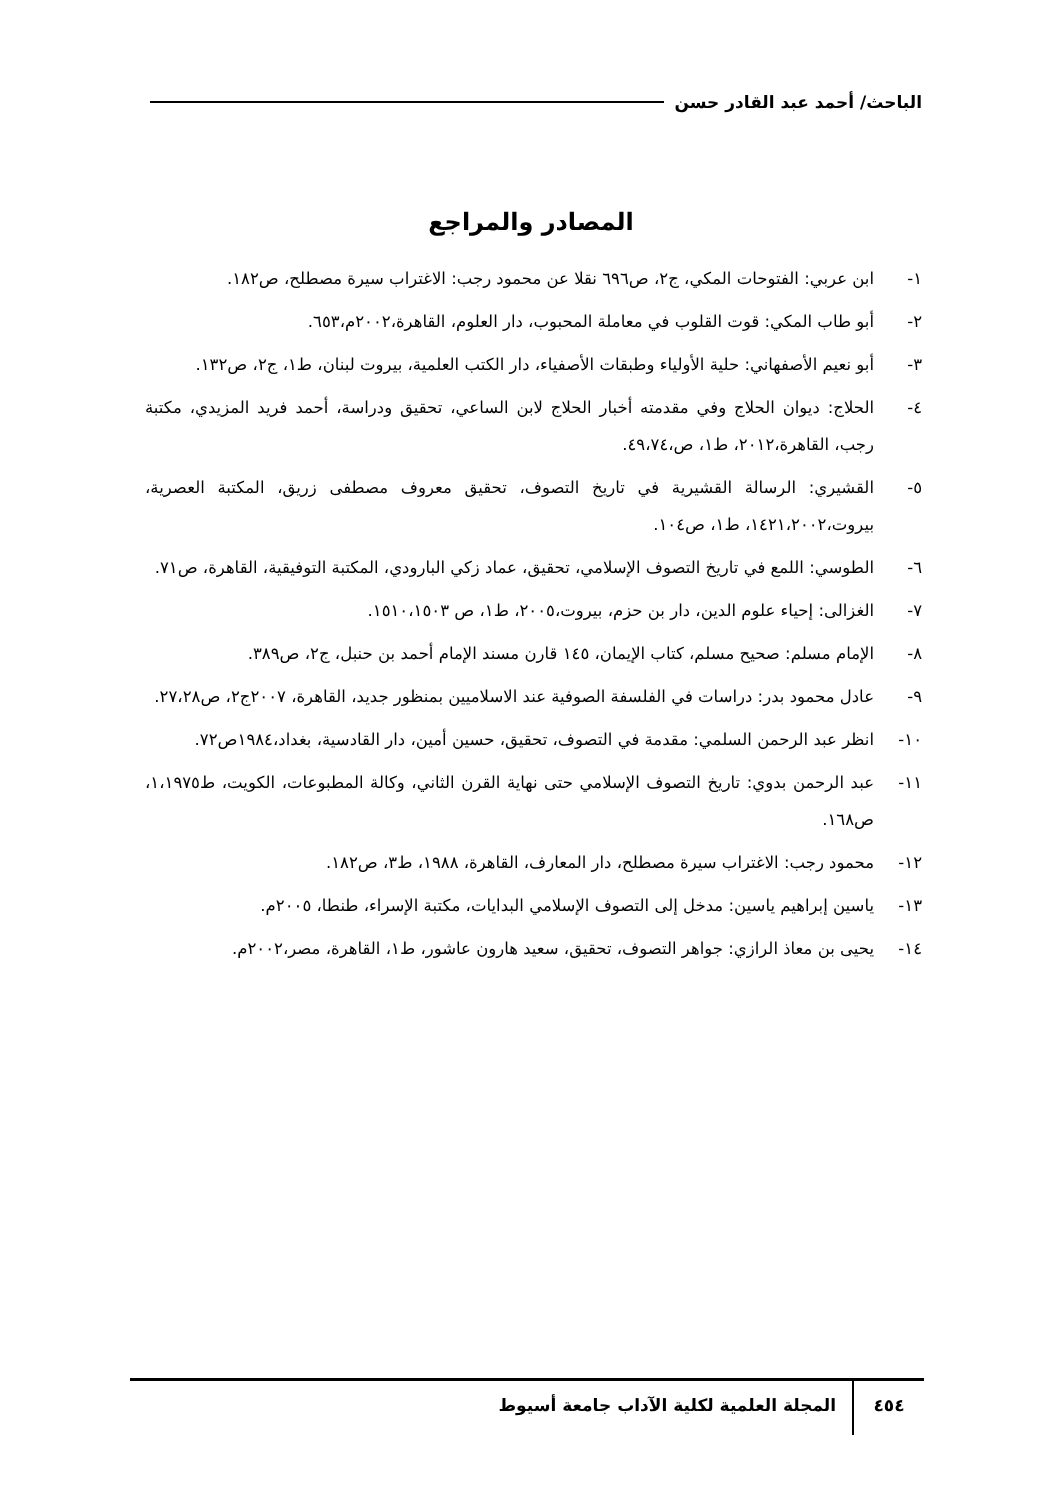الباحث/ أحمد عبد القادر حسن
المصادر والمراجع
١- ابن عربي: الفتوحات المكي، ج٢، ص٦٩٦ نقلا عن محمود رجب: الاغتراب سيرة مصطلح، ص١٨٢.
٢- أبو طاب المكي: قوت القلوب في معاملة المحبوب، دار العلوم، القاهرة،٢٠٠٢م،٦٥٣.
٣- أبو نعيم الأصفهاني: حلية الأولياء وطبقات الأصفياء، دار الكتب العلمية، بيروت لبنان، ط١، ج٢، ص١٣٢.
٤- الحلاج: ديوان الحلاج وفي مقدمته أخبار الحلاج لابن الساعي، تحقيق ودراسة، أحمد فريد المزيدي، مكتبة رجب، القاهرة،٢٠١٢، ط١، ص،٤٩،٧٤.
٥- القشيري: الرسالة القشيرية في تاريخ التصوف، تحقيق معروف مصطفى زريق، المكتبة العصرية، بيروت،١٤٢١،٢٠٠٢، ط١، ص١٠٤.
٦- الطوسي: اللمع في تاريخ التصوف الإسلامي، تحقيق، عماد زكي البارودي، المكتبة التوفيقية، القاهرة، ص٧١.
٧- الغزالى: إحياء علوم الدين، دار بن حزم، بيروت،٢٠٠٥، ط١، ص ١٥١٠،١٥٠٣.
٨- الإمام مسلم: صحيح مسلم، كتاب الإيمان، ١٤٥ قارن مسند الإمام أحمد بن حنبل، ج٢، ص٣٨٩.
٩- عادل محمود بدر: دراسات في الفلسفة الصوفية عند الاسلاميين بمنظور جديد، القاهرة، ٢٠٠٧ج٢، ص٢٧،٢٨.
١٠- انظر عبد الرحمن السلمي: مقدمة في التصوف، تحقيق، حسين أمين، دار القادسية، بغداد،١٩٨٤ص٧٢.
١١- عبد الرحمن بدوي: تاريخ التصوف الإسلامي حتى نهاية القرن الثاني، وكالة المطبوعات، الكويت، ط١،١٩٧٥، ص١٦٨.
١٢- محمود رجب: الاغتراب سيرة مصطلح، دار المعارف، القاهرة، ١٩٨٨، ط٣، ص١٨٢.
١٣- ياسين إبراهيم ياسين: مدخل إلى التصوف الإسلامي البدايات، مكتبة الإسراء، طنطا، ٢٠٠٥م.
١٤- يحيى بن معاذ الرازي: جواهر التصوف، تحقيق، سعيد هارون عاشور، ط١، القاهرة، مصر،٢٠٠٢م.
٤٥٤
المجلة العلمية لكلية الآداب جامعة أسيوط